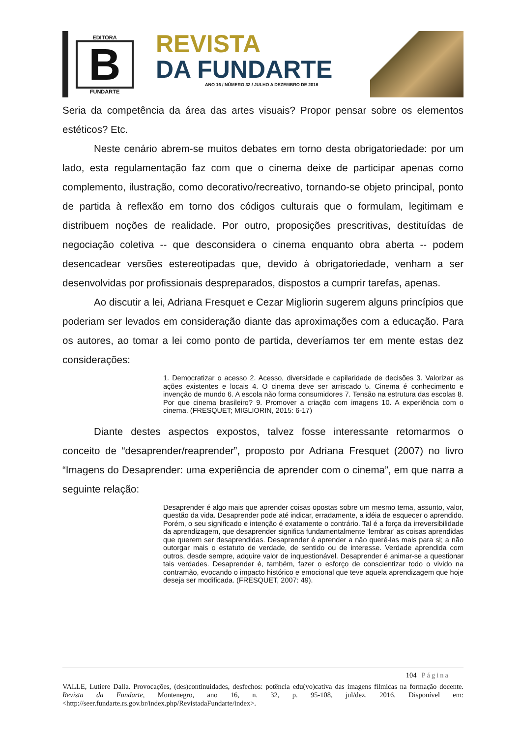EDITORA
B
FUNDARTE
REVISTA
DA FUNDARTE
ANO 16 / NÚMERO 32 / JULHO A DEZEMBRO DE 2016
Seria da competência da área das artes visuais? Propor pensar sobre os elementos estéticos? Etc.
Neste cenário abrem-se muitos debates em torno desta obrigatoriedade: por um lado, esta regulamentação faz com que o cinema deixe de participar apenas como complemento, ilustração, como decorativo/recreativo, tornando-se objeto principal, ponto de partida à reflexão em torno dos códigos culturais que o formulam, legitimam e distribuem noções de realidade. Por outro, proposições prescritivas, destituídas de negociação coletiva -- que desconsidera o cinema enquanto obra aberta -- podem desencadear versões estereotipadas que, devido à obrigatoriedade, venham a ser desenvolvidas por profissionais despreparados, dispostos a cumprir tarefas, apenas.
Ao discutir a lei, Adriana Fresquet e Cezar Migliorin sugerem alguns princípios que poderiam ser levados em consideração diante das aproximações com a educação. Para os autores, ao tomar a lei como ponto de partida, deveríamos ter em mente estas dez considerações:
1. Democratizar o acesso 2. Acesso, diversidade e capilaridade de decisões 3. Valorizar as ações existentes e locais 4. O cinema deve ser arriscado 5. Cinema é conhecimento e invenção de mundo 6. A escola não forma consumidores 7. Tensão na estrutura das escolas 8. Por que cinema brasileiro? 9. Promover a criação com imagens 10. A experiência com o cinema. (FRESQUET; MIGLIORIN, 2015: 6-17)
Diante destes aspectos expostos, talvez fosse interessante retomarmos o conceito de “desaprender/reaprender”, proposto por Adriana Fresquet (2007) no livro “Imagens do Desaprender: uma experiência de aprender com o cinema”, em que narra a seguinte relação:
Desaprender é algo mais que aprender coisas opostas sobre um mesmo tema, assunto, valor, questão da vida. Desaprender pode até indicar, erradamente, a idéia de esquecer o aprendido. Porém, o seu significado e intenção é exatamente o contrário. Tal é a força da irreversibilidade da aprendizagem, que desaprender significa fundamentalmente ‘lembrar’ as coisas aprendidas que querem ser desaprendidas. Desaprender é aprender a não querê-las mais para si; a não outorgar mais o estatuto de verdade, de sentido ou de interesse. Verdade aprendida com outros, desde sempre, adquire valor de inquestionável. Desaprender é animar-se a questionar tais verdades. Desaprender é, também, fazer o esforço de conscientizar todo o vivido na contramão, evocando o impacto histórico e emocional que teve aquela aprendizagem que hoje deseja ser modificada. (FRESQUET, 2007: 49).
104 | Página
VALLE, Lutiere Dalla. Provocações, (des)continuidades, desfechos: potência edu(vo)cativa das imagens fílmicas na formação docente. Revista da Fundarte, Montenegro, ano 16, n. 32, p. 95-108, jul/dez. 2016. Disponível em: <http://seer.fundarte.rs.gov.br/index.php/RevistadaFundarte/index>.